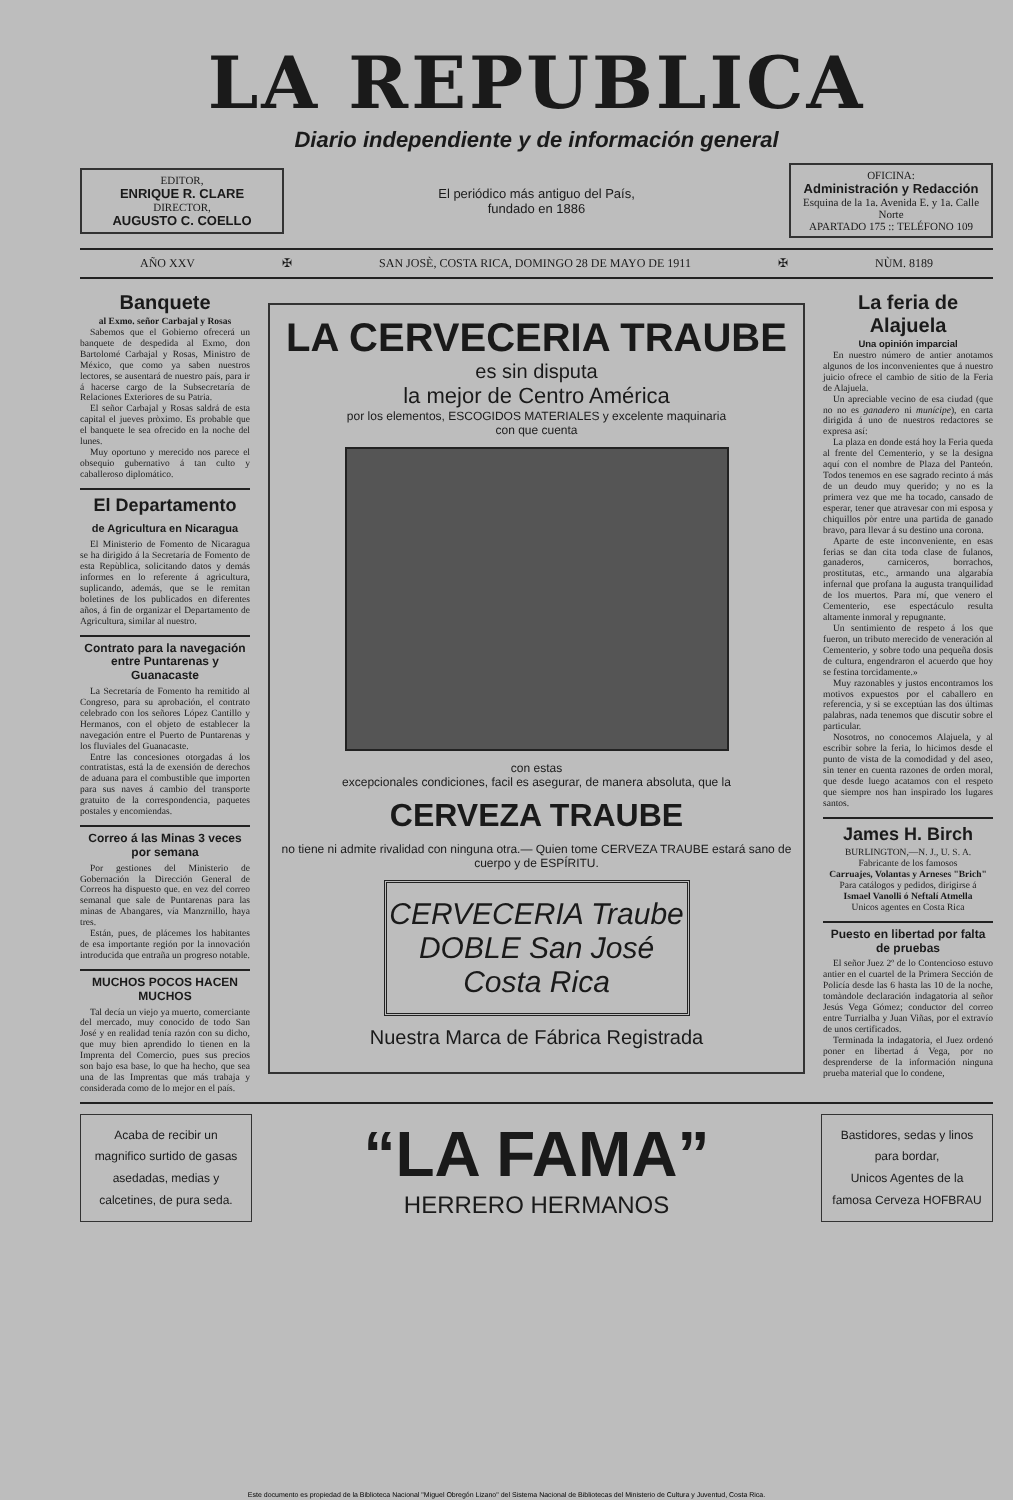LA REPUBLICA
Diario independiente y de información general
EDITOR,
ENRIQUE R. CLARE
DIRECTOR,
AUGUSTO C. COELLO
El periódico más antiguo del País,
fundado en 1886
OFICINA:
Administración y Redacción
Esquina de la 1a. Avenida E. y 1a. Calle Norte
APARTADO 175 :: TELÉFONO 109
AÑO XXV ✠ SAN JOSÈ, COSTA RICA, DOMINGO 28 DE MAYO DE 1911 ✠ NÙM. 8189
Banquete
al Exmo. señor Carbajal y Rosas
Sabemos que el Gobierno ofrecerá un banquete de despedida al Exmo, don Bartolomé Carbajal y Rosas, Ministro de México, que como ya saben nuestros lectores, se ausentará de nuestro país, para ir á hacerse cargo de la Subsecretaría de Relaciones Exteriores de su Patria.
El señor Carbajal y Rosas saldrá de esta capital el jueves pròximo. Es probable que el banquete le sea ofrecido en la noche del lunes.
Muy oportuno y merecido nos parece el obsequio gubernativo á tan culto y caballeroso diplomático.
El Departamento
de Agricultura en Nicaragua
El Ministerio de Fomento de Nicaragua se ha dirigido á la Secretaría de Fomento de esta Repùblica, solicitando datos y demás informes en lo referente á agricultura, suplicando, además, que se le remitan boletines de los publicados en diferentes años, á fin de organizar el Departamento de Agricultura, similar al nuestro.
Contrato para la navegación entre Puntarenas y Guanacaste
La Secretaría de Fomento ha remitido al Congreso, para su aprobación, el contrato celebrado con los señores López Cantillo y Hermanos, con el objeto de establecer la navegación entre el Puerto de Puntarenas y los fluviales del Guanacaste.
Entre las concesiones otorgadas á los contratistas, está la de exensión de derechos de aduana para el combustible que importen para sus naves á cambio del transporte gratuito de la correspondencia, paquetes postales y encomiendas.
Correo á las Minas 3 veces por semana
Por gestiones del Ministerio de Gobernación la Dirección General de Correos ha dispuesto que. en vez del correo semanal que sale de Puntarenas para las minas de Abangares, vía Manzrnillo, haya tres.
Están, pues, de plácemes los habitantes de esa importante región por la innovación introducida que entraña un progreso notable.
MUCHOS POCOS HACEN MUCHOS
Tal decía un viejo ya muerto, comerciante del mercado, muy conocido de todo San José y en realidad tenía razón con su dicho, que muy bien aprendido lo tienen en la Imprenta del Comercio, pues sus precios son bajo esa base, lo que ha hecho, que sea una de las Imprentas que más trabaja y considerada como de lo mejor en el país.
LA CERVECERIA TRAUBE
es sin disputa
la mejor de Centro América
por los elementos, ESCOGIDOS MATERIALES y excelente maquinaria
con que cuenta
con estas
excepcionales condiciones, facil es asegurar, de manera absoluta, que la
CERVEZA TRAUBE
no tiene ni admite rivalidad con ninguna otra.— Quien tome CERVEZA TRAUBE estará sano de cuerpo y de ESPÍRITU.
CERVECERIA Traube DOBLE San José Costa Rica
Nuestra Marca de Fábrica Registrada
La feria de Alajuela
Una opinión imparcial
En nuestro número de antier anotamos algunos de los inconvenientes que á nuestro juicio ofrece el cambio de sitio de la Feria de Alajuela.
Un apreciable vecino de esa ciudad (que no no es ganadero ni munícipe), en carta dirigida á uno de nuestros redactores se expresa así:
La plaza en donde está hoy la Feria queda al frente del Cementerio, y se la designa aquí con el nombre de Plaza del Panteón. Todos tenemos en ese sagrado recinto á más de un deudo muy querido; y no es la primera vez que me ha tocado, cansado de esperar, tener que atravesar con mi esposa y chiquillos pòr entre una partida de ganado bravo, para llevar á su destino una corona.
Aparte de este inconveniente, en esas ferias se dan cita toda clase de fulanos, ganaderos, carniceros, borrachos, prostitutas, etc., armando una algarabía infernal que profana la augusta tranquilidad de los muertos. Para mí, que venero el Cementerio, ese espectáculo resulta altamente inmoral y repugnante.
Un sentimiento de respeto á los que fueron, un tributo merecido de veneración al Cementerio, y sobre todo una pequeña dosis de cultura, engendraron el acuerdo que hoy se festina torcidamente.»
Muy razonables y justos encontramos los motivos expuestos por el caballero en referencia, y si se exceptúan las dos últimas palabras, nada tenemos que discutir sobre el particular.
Nosotros, no conocemos Alajuela, y al escribir sobre la feria, lo hicimos desde el punto de vista de la comodidad y del aseo, sin tener en cuenta razones de orden moral, que desde luego acatamos con el respeto que siempre nos han inspirado los lugares santos.
James H. Birch
BURLINGTON,—N. J., U. S. A.
Fabricante de los famosos
Carruajes, Volantas y Arneses "Brich"
Para catálogos y pedidos, dirigirse á
Ismael Vanolli ó Neftalí Atmella
Unicos agentes en Costa Rica
Puesto en libertad por falta de pruebas
El señor Juez 2º de lo Contencioso estuvo antier en el cuartel de la Primera Sección de Policía desde las 6 hasta las 10 de la noche, tomàndole declaración indagatoria al señor Jesús Vega Gómez; conductor del correo entre Turrialba y Juan Viñas, por el extravío de unos certificados.
Terminada la indagatoria, el Juez ordenó poner en libertad á Vega, por no desprenderse de la información ninguna prueba material que lo condene,
Acaba de recibir un magnifico surtido de gasas asedadas, medias y calcetines, de pura seda.
“LA FAMA”
HERRERO HERMANOS
Bastidores, sedas y linos para bordar,
Unicos Agentes de la famosa Cerveza HOFBRAU
Este documento es propiedad de la Biblioteca Nacional "Miguel Obregón Lizano" del Sistema Nacional de Bibliotecas del Ministerio de Cultura y Juventud, Costa Rica.